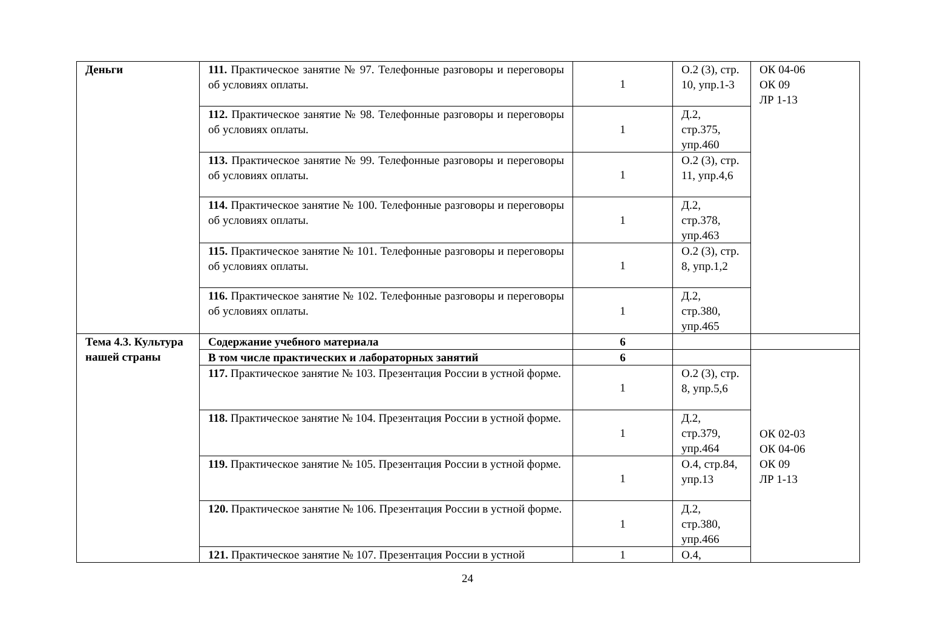| Деньги | 111. Практическое занятие № 97. Телефонные разговоры и переговоры об условиях оплаты. | 1 | О.2 (3), стр. 10, упр.1-3 | ОК 04-06 ОК 09 ЛР 1-13 |
| | 112. Практическое занятие № 98. Телефонные разговоры и переговоры об условиях оплаты. | 1 | Д.2, стр.375, упр.460 | |
| | 113. Практическое занятие № 99. Телефонные разговоры и переговоры об условиях оплаты. | 1 | О.2 (3), стр. 11, упр.4,6 | |
| | 114. Практическое занятие № 100. Телефонные разговоры и переговоры об условиях оплаты. | 1 | Д.2, стр.378, упр.463 | |
| | 115. Практическое занятие № 101. Телефонные разговоры и переговоры об условиях оплаты. | 1 | О.2 (3), стр. 8, упр.1,2 | |
| | 116. Практическое занятие № 102. Телефонные разговоры и переговоры об условиях оплаты. | 1 | Д.2, стр.380, упр.465 | |
| Тема 4.3. Культура нашей страны | Содержание учебного материала | 6 | | |
| | В том числе практических и лабораторных занятий | 6 | | ОК 02-03 ОК 04-06 ОК 09 ЛР 1-13 |
| | 117. Практическое занятие № 103. Презентация России в устной форме. | 1 | О.2 (3), стр. 8, упр.5,6 | |
| | 118. Практическое занятие № 104. Презентация России в устной форме. | 1 | Д.2, стр.379, упр.464 | |
| | 119. Практическое занятие № 105. Презентация России в устной форме. | 1 | О.4, стр.84, упр.13 | |
| | 120. Практическое занятие № 106. Презентация России в устной форме. | 1 | Д.2, стр.380, упр.466 | |
| | 121. Практическое занятие № 107. Презентация России в устной | 1 | О.4, | |
24